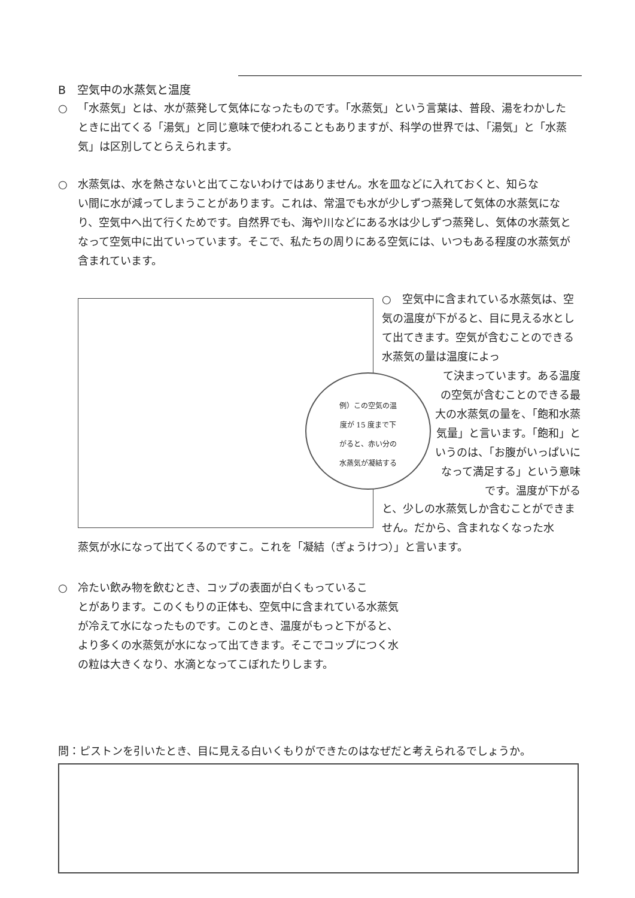B　空気中の水蒸気と温度
○ 「水蒸気」とは、水が蒸発して気体になったものです。「水蒸気」という言葉は、普段、湯をわかした
ときに出てくる「湯気」と同じ意味で使われることもありますが、科学の世界では、「湯気」と「水蒸気」は区別してとらえられます。
○ 水蒸気は、水を熱さないと出てこないわけではありません。水を皿などに入れておくと、知らな
い間に水が減ってしまうことがあります。これは、常温でも水が少しずつ蒸発して気体の水蒸気になり、空気中へ出て行くためです。自然界でも、海や川などにある水は少しずつ蒸発し、気体の水蒸気となって空気中に出ていっています。そこで、私たちの周りにある空気には、いつもある程度の水蒸気が含まれています。
例）この空気の温
度が 15 度まで下
がると、赤い分の
水蒸気が凝結する
○　空気中に含まれている水蒸気は、空気の温度が下がると、目に見える水として出てきます。空気が含むことのできる水蒸気の量は温度によっ
て決まっています。ある温度の空気が含むことのできる最大の水蒸気の量を、「飽和水蒸気量」と言います。「飽和」というのは、「お腹がいっぱいになって満足する」という意味です。温度が下がる
と、少しの水蒸気しか含むことができません。だから、含まれなくなった水
蒸気が水になって出てくるのですこ。これを「凝結（ぎょうけつ）」と言います。
○ 冷たい飲み物を飲むとき、コップの表面が白くもっているこ
とがあります。このくもりの正体も、空気中に含まれている水蒸気が冷えて水になったものです。このとき、温度がもっと下がると、より多くの水蒸気が水になって出てきます。そこでコップにつく水の粒は大きくなり、水滴となってこぼれたりします。
問：ピストンを引いたとき、目に見える白いくもりができたのはなぜだと考えられるでしょうか。